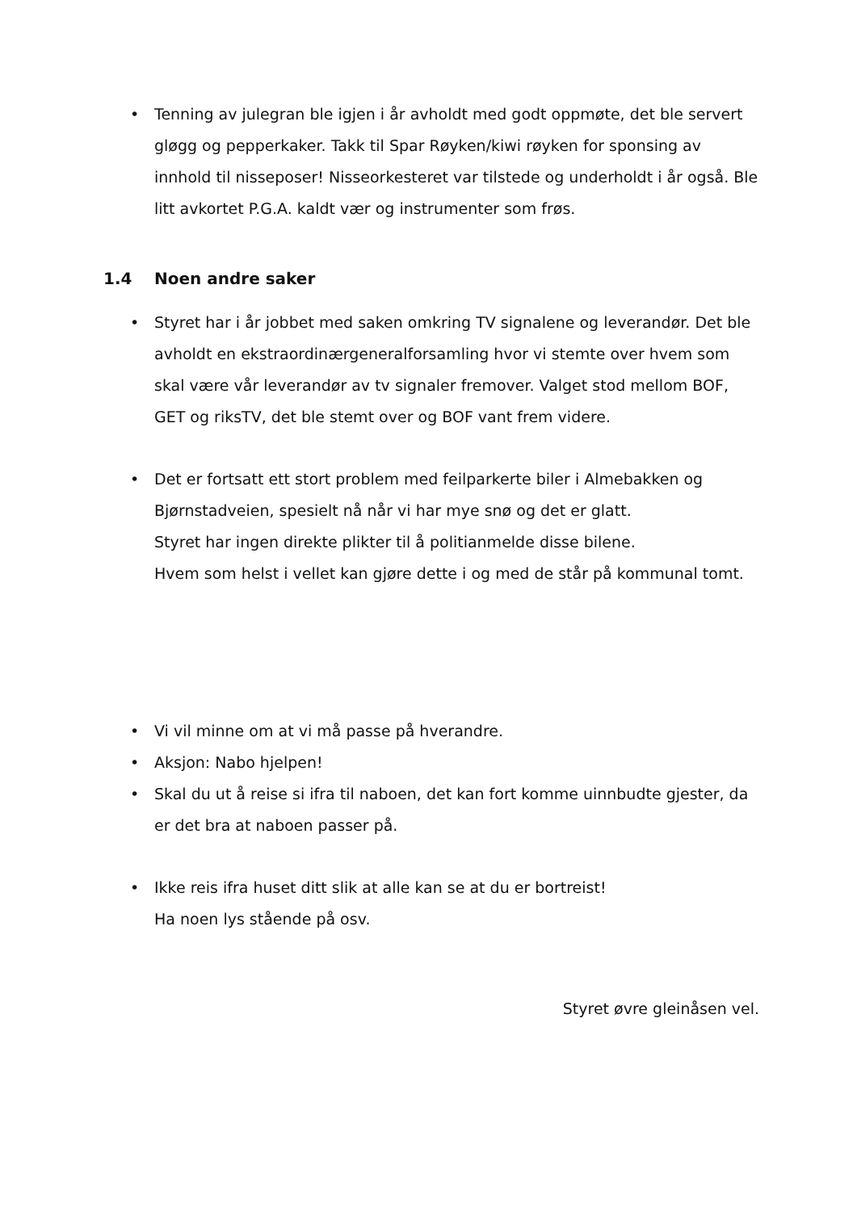• Tenning av julegran ble igjen i år avholdt med godt oppmøte, det ble servert gløgg og pepperkaker. Takk til Spar Røyken/kiwi røyken for sponsing av innhold til nisseposer! Nisseorkesteret var tilstede og underholdt i år også. Ble litt avkortet P.G.A. kaldt vær og instrumenter som frøs.
1.4 Noen andre saker
• Styret har i år jobbet med saken omkring TV signalene og leverandør. Det ble avholdt en ekstraordinærgeneralforsamling hvor vi stemte over hvem som skal være vår leverandør av tv signaler fremover. Valget stod mellom BOF, GET og riksTV, det ble stemt over og BOF vant frem videre.
• Det er fortsatt ett stort problem med feilparkerte biler i Almebakken og Bjørnstadveien, spesielt nå når vi har mye snø og det er glatt.
Styret har ingen direkte plikter til å politianmelde disse bilene.
Hvem som helst i vellet kan gjøre dette i og med de står på kommunal tomt.
• Vi vil minne om at vi må passe på hverandre.
• Aksjon: Nabo hjelpen!
• Skal du ut å reise si ifra til naboen, det kan fort komme uinnbudte gjester, da er det bra at naboen passer på.
• Ikke reis ifra huset ditt slik at alle kan se at du er bortreist!
Ha noen lys stående på osv.
Styret øvre gleinåsen vel.